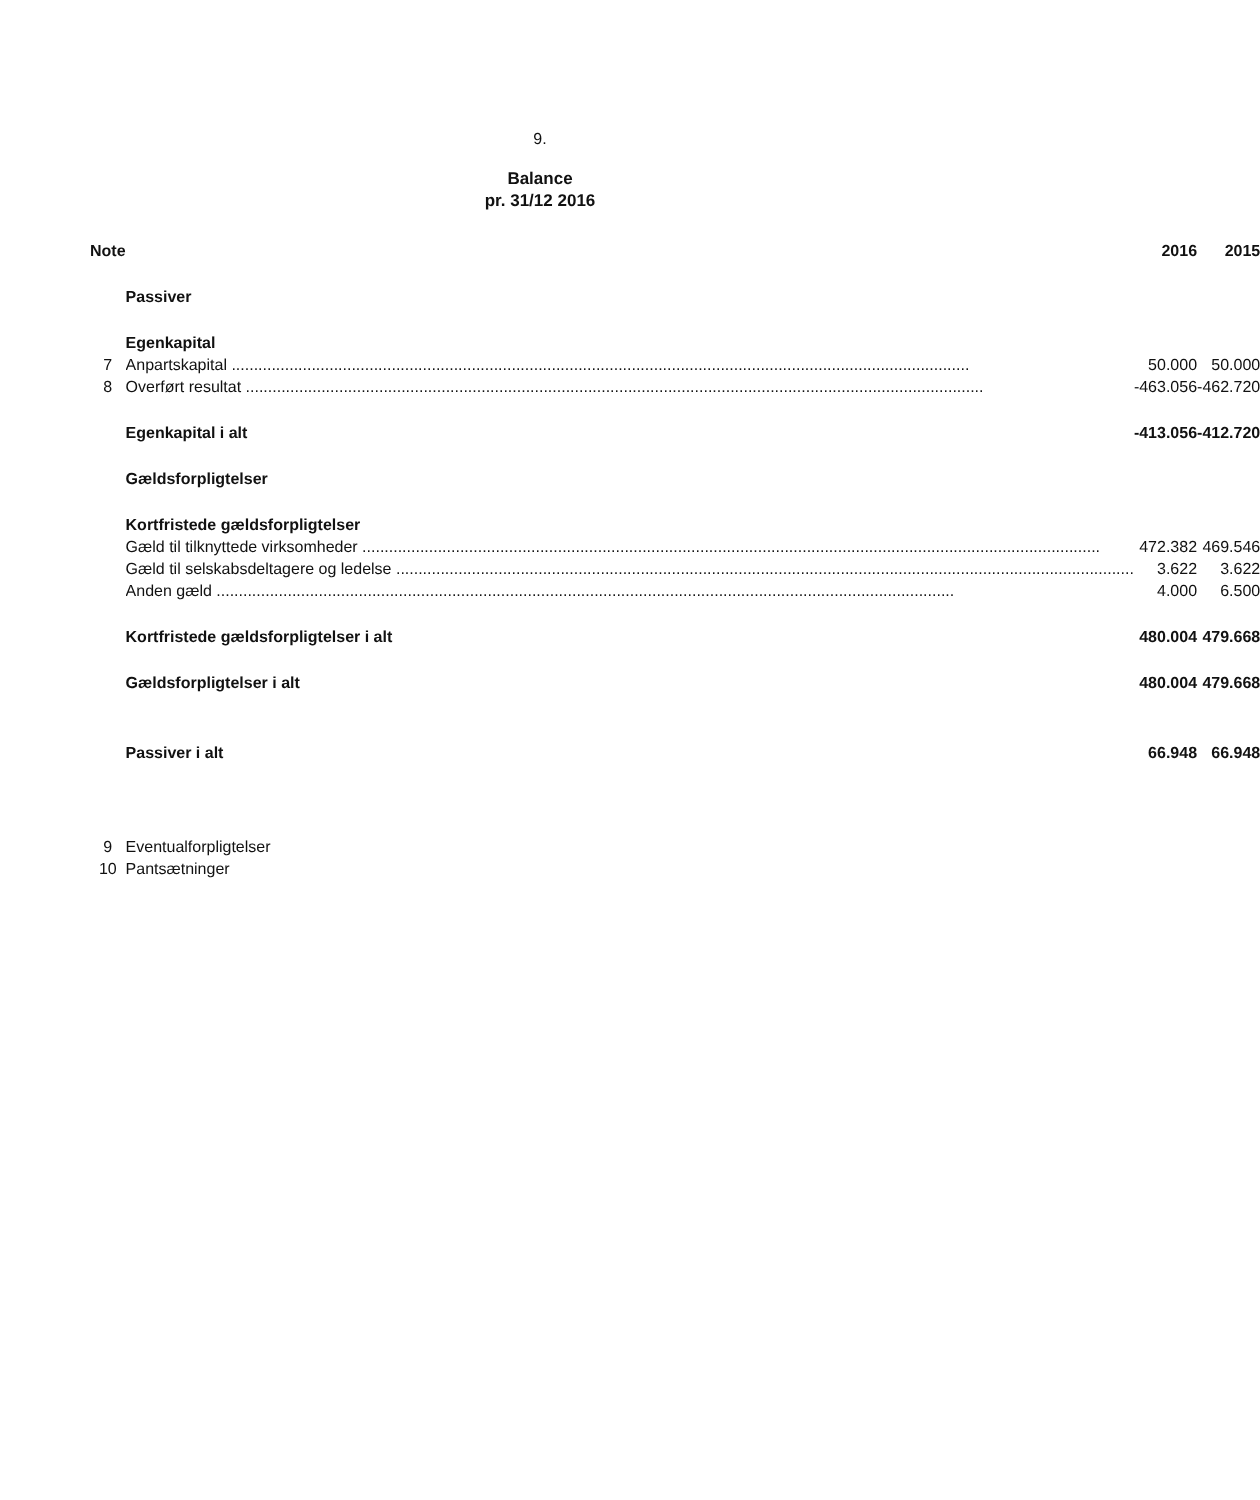9.
Balance
pr. 31/12 2016
| Note | | 2016 | 2015 |
| --- | --- | --- | --- |
| | Passiver | | |
| | Egenkapital | | |
| 7 | Anpartskapital | 50.000 | 50.000 |
| 8 | Overført resultat | -463.056 | -462.720 |
| | Egenkapital i alt | -413.056 | -412.720 |
| | Gældsforpligtelser | | |
| | Kortfristede gældsforpligtelser | | |
| | Gæld til tilknyttede virksomheder | 472.382 | 469.546 |
| | Gæld til selskabsdeltagere og ledelse | 3.622 | 3.622 |
| | Anden gæld | 4.000 | 6.500 |
| | Kortfristede gældsforpligtelser i alt | 480.004 | 479.668 |
| | Gældsforpligtelser i alt | 480.004 | 479.668 |
| | Passiver i alt | 66.948 | 66.948 |
| 9 | Eventualforpligtelser | | |
| 10 | Pantsætninger | | |